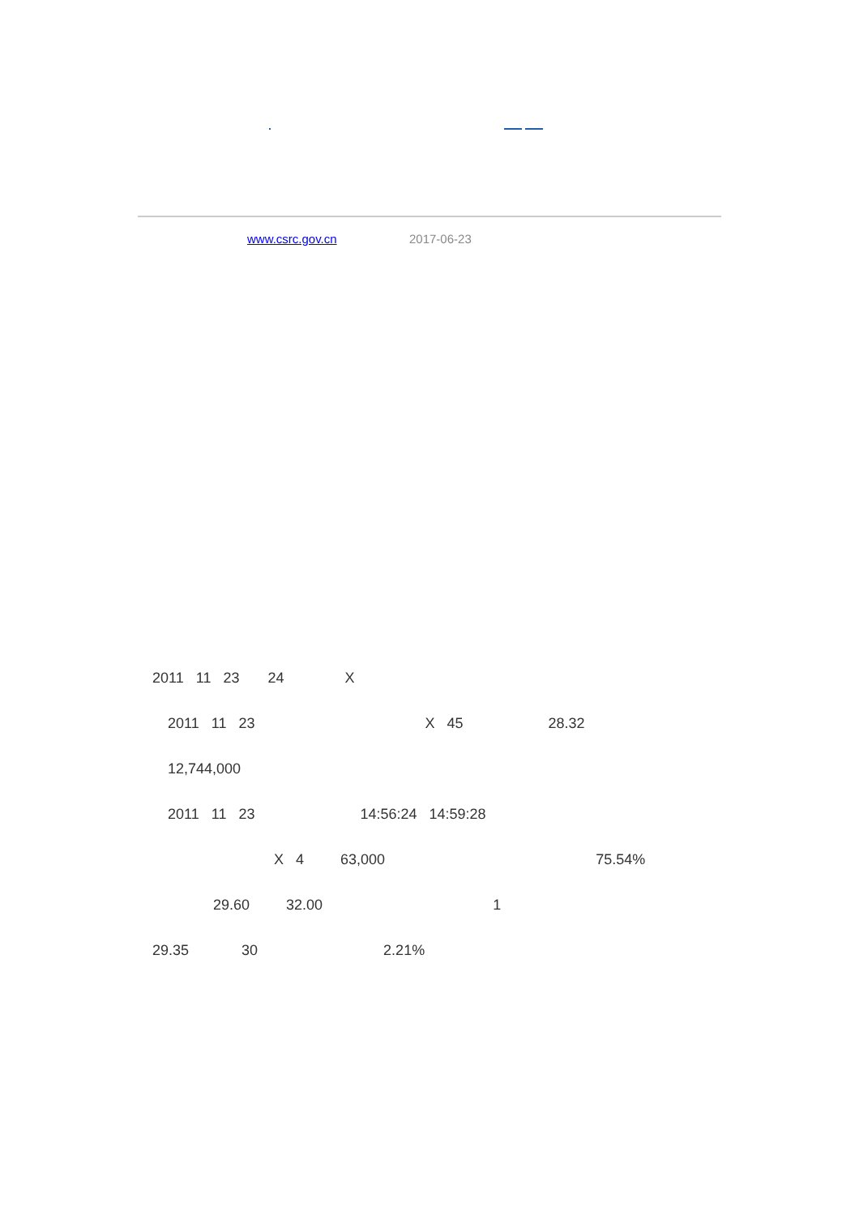www.csrc.gov.cn 2017-06-23
2011 11 23 24 X
2011 11 23 X 45 28.32
12,744,000
2011 11 23 14:56:24 14:59:28
X 4 63,000 75.54%
29.60 32.00 1
29.35 30 2.21%